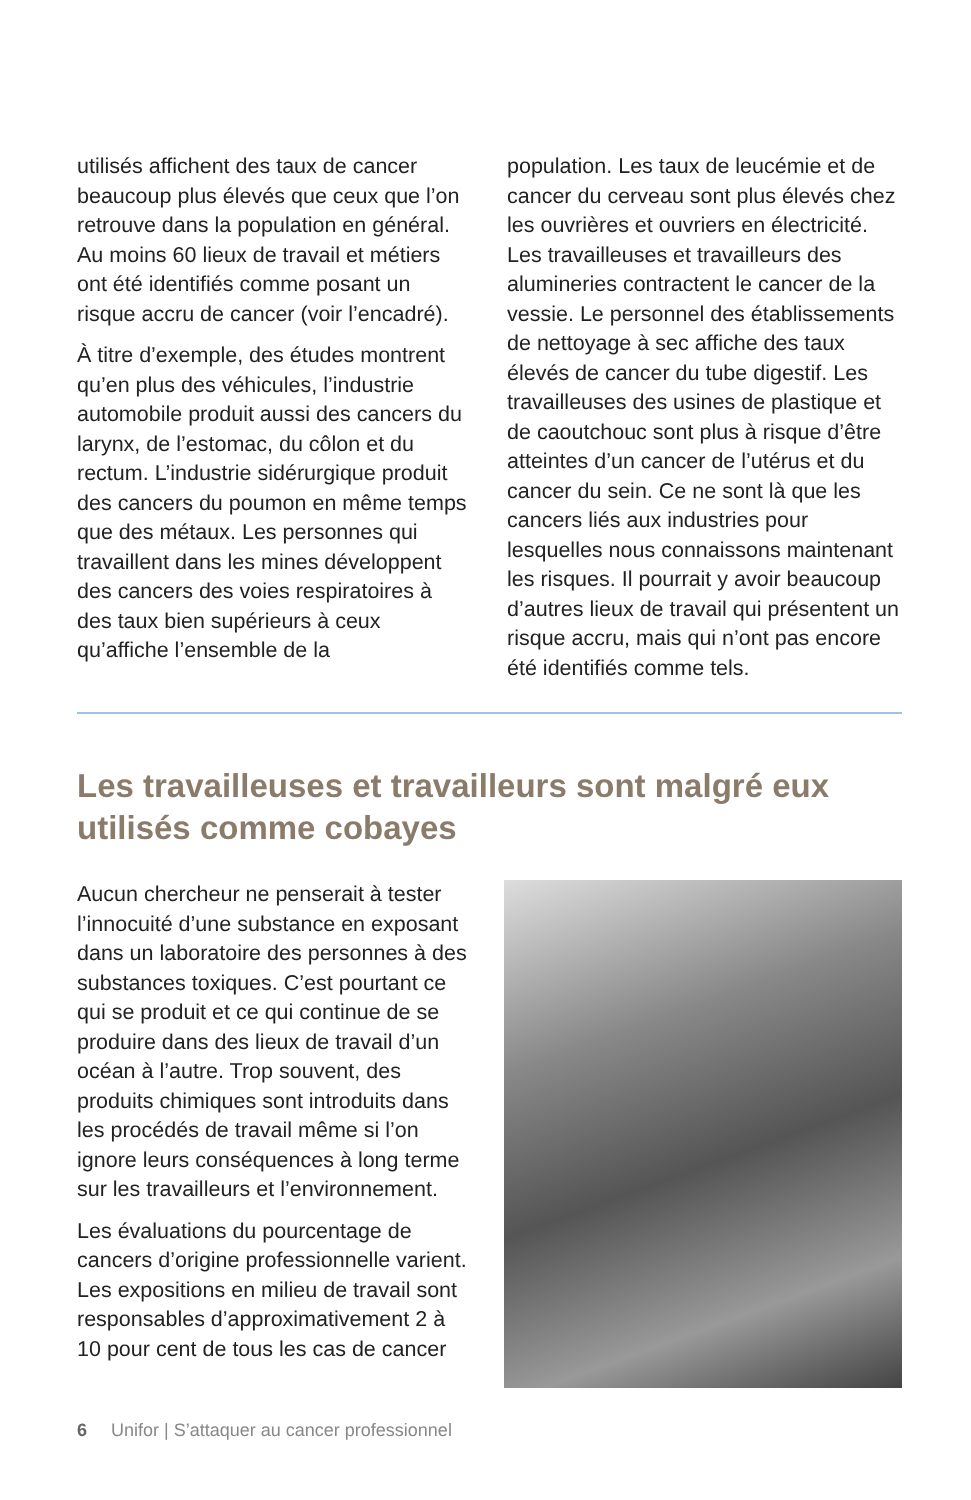utilisés affichent des taux de cancer beaucoup plus élevés que ceux que l’on retrouve dans la population en général. Au moins 60 lieux de travail et métiers ont été identifiés comme posant un risque accru de cancer (voir l’encadré).
À titre d’exemple, des études montrent qu’en plus des véhicules, l’industrie automobile produit aussi des cancers du larynx, de l’estomac, du côlon et du rectum. L’industrie sidérurgique produit des cancers du poumon en même temps que des métaux. Les personnes qui travaillent dans les mines développent des cancers des voies respiratoires à des taux bien supérieurs à ceux qu’affiche l’ensemble de la
population. Les taux de leucémie et de cancer du cerveau sont plus élevés chez les ouvrières et ouvriers en électricité. Les travailleuses et travailleurs des alumineries contractent le cancer de la vessie. Le personnel des établissements de nettoyage à sec affiche des taux élevés de cancer du tube digestif. Les travailleuses des usines de plastique et de caoutchouc sont plus à risque d’être atteintes d’un cancer de l’utérus et du cancer du sein. Ce ne sont là que les cancers liés aux industries pour lesquelles nous connaissons maintenant les risques. Il pourrait y avoir beaucoup d’autres lieux de travail qui présentent un risque accru, mais qui n’ont pas encore été identifiés comme tels.
Les travailleuses et travailleurs sont malgré eux utilisés comme cobayes
Aucun chercheur ne penserait à tester l’innocuité d’une substance en exposant dans un laboratoire des personnes à des substances toxiques. C’est pourtant ce qui se produit et ce qui continue de se produire dans des lieux de travail d’un océan à l’autre. Trop souvent, des produits chimiques sont introduits dans les procédés de travail même si l’on ignore leurs conséquences à long terme sur les travailleurs et l’environnement.
Les évaluations du pourcentage de cancers d’origine professionnelle varient. Les expositions en milieu de travail sont responsables d’approximativement 2 à 10 pour cent de tous les cas de cancer
6 Unifor | S’attaquer au cancer professionnel